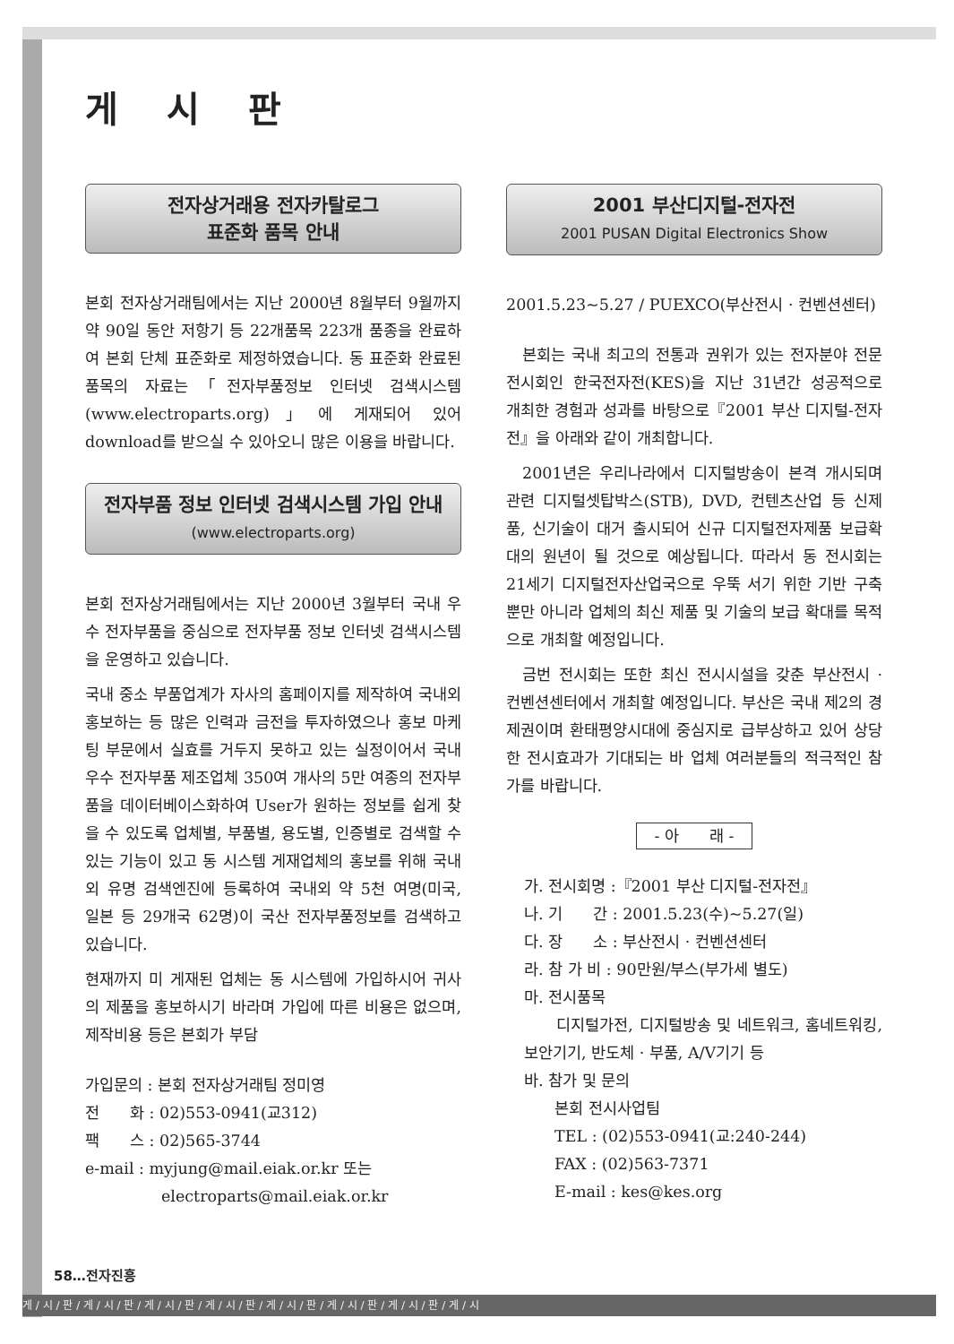게 시 판
전자상거래용 전자카탈로그
표준화 품목 안내
본회 전자상거래팀에서는 지난 2000년 8월부터 9월까지 약 90일 동안 저항기 등 22개품목 223개 품종을 완료하여 본회 단체 표준화로 제정하였습니다. 동 표준화 완료된 품목의 자료는「전자부품정보 인터넷 검색시스템(www.electroparts.org)」에 게재되어 있어 download를 받으실 수 있아오니 많은 이용을 바랍니다.
전자부품 정보 인터넷 검색시스템 가입 안내
(www.electroparts.org)
본회 전자상거래팀에서는 지난 2000년 3월부터 국내 우수 전자부품을 중심으로 전자부품 정보 인터넷 검색시스템을 운영하고 있습니다.
국내 중소 부품업계가 자사의 홈페이지를 제작하여 국내외 홍보하는 등 많은 인력과 금전을 투자하였으나 홍보 마케팅 부문에서 실효를 거두지 못하고 있는 실정이어서 국내 우수 전자부품 제조업체 350여 개사의 5만 여종의 전자부품을 데이터베이스화하여 User가 원하는 정보를 쉽게 찾을 수 있도록 업체별, 부품별, 용도별, 인증별로 검색할 수 있는 기능이 있고 동 시스템 게재업체의 홍보를 위해 국내외 유명 검색엔진에 등록하여 국내외 약 5천 여명(미국, 일본 등 29개국 62명)이 국산 전자부품정보를 검색하고 있습니다.
현재까지 미 게재된 업체는 동 시스템에 가입하시어 귀사의 제품을 홍보하시기 바라며 가입에 따른 비용은 없으며, 제작비용 등은 본회가 부담
가입문의 : 본회 전자상거래팀 정미영
전　　화 : 02)553-0941(교312)
팩　　스 : 02)565-3744
e-mail : myjung@mail.eiak.or.kr 또는
　　　　　electroparts@mail.eiak.or.kr
2001 부산디지털-전자전
2001 PUSAN Digital Electronics Show
2001.5.23~5.27 / PUEXCO(부산전시 · 컨벤션센터)
본회는 국내 최고의 전통과 권위가 있는 전자분야 전문전시회인 한국전자전(KES)을 지난 31년간 성공적으로 개최한 경험과 성과를 바탕으로『2001 부산 디지털-전자전』을 아래와 같이 개최합니다.
2001년은 우리나라에서 디지털방송이 본격 개시되며 관련 디지털셋탑박스(STB), DVD, 컨텐츠산업 등 신제품, 신기술이 대거 출시되어 신규 디지털전자제품 보급확대의 원년이 될 것으로 예상됩니다. 따라서 동 전시회는 21세기 디지털전자산업국으로 우뚝 서기 위한 기반 구축 뿐만 아니라 업체의 최신 제품 및 기술의 보급 확대를 목적으로 개최할 예정입니다.
금번 전시회는 또한 최신 전시시설을 갖춘 부산전시 · 컨벤션센터에서 개최할 예정입니다. 부산은 국내 제2의 경제권이며 환태평양시대에 중심지로 급부상하고 있어 상당한 전시효과가 기대되는 바 업체 여러분들의 적극적인 참가를 바랍니다.
- 아　　래 -
가. 전시회명 :『2001 부산 디지털-전자전』
나. 기　　간 : 2001.5.23(수)~5.27(일)
다. 장　　소 : 부산전시 · 컨벤션센터
라. 참 가 비 : 90만원/부스(부가세 별도)
마. 전시품목
　　디지털가전, 디지털방송 및 네트워크, 홈네트워킹, 보안기기, 반도체 · 부품, A/V기기 등
바. 참가 및 문의
　　본회 전시사업팀
　　TEL : (02)553-0941(교:240-244)
　　FAX : (02)563-7371
　　E-mail : kes@kes.org
58…전자진흥
게 / 시 / 판 / 게 / 시 / 판 / 게 / 시 / 판 / 게 / 시 / 판 / 게 / 시 / 판 / 게 / 시 / 판 / 게 / 시 / 판 / 게 / 시